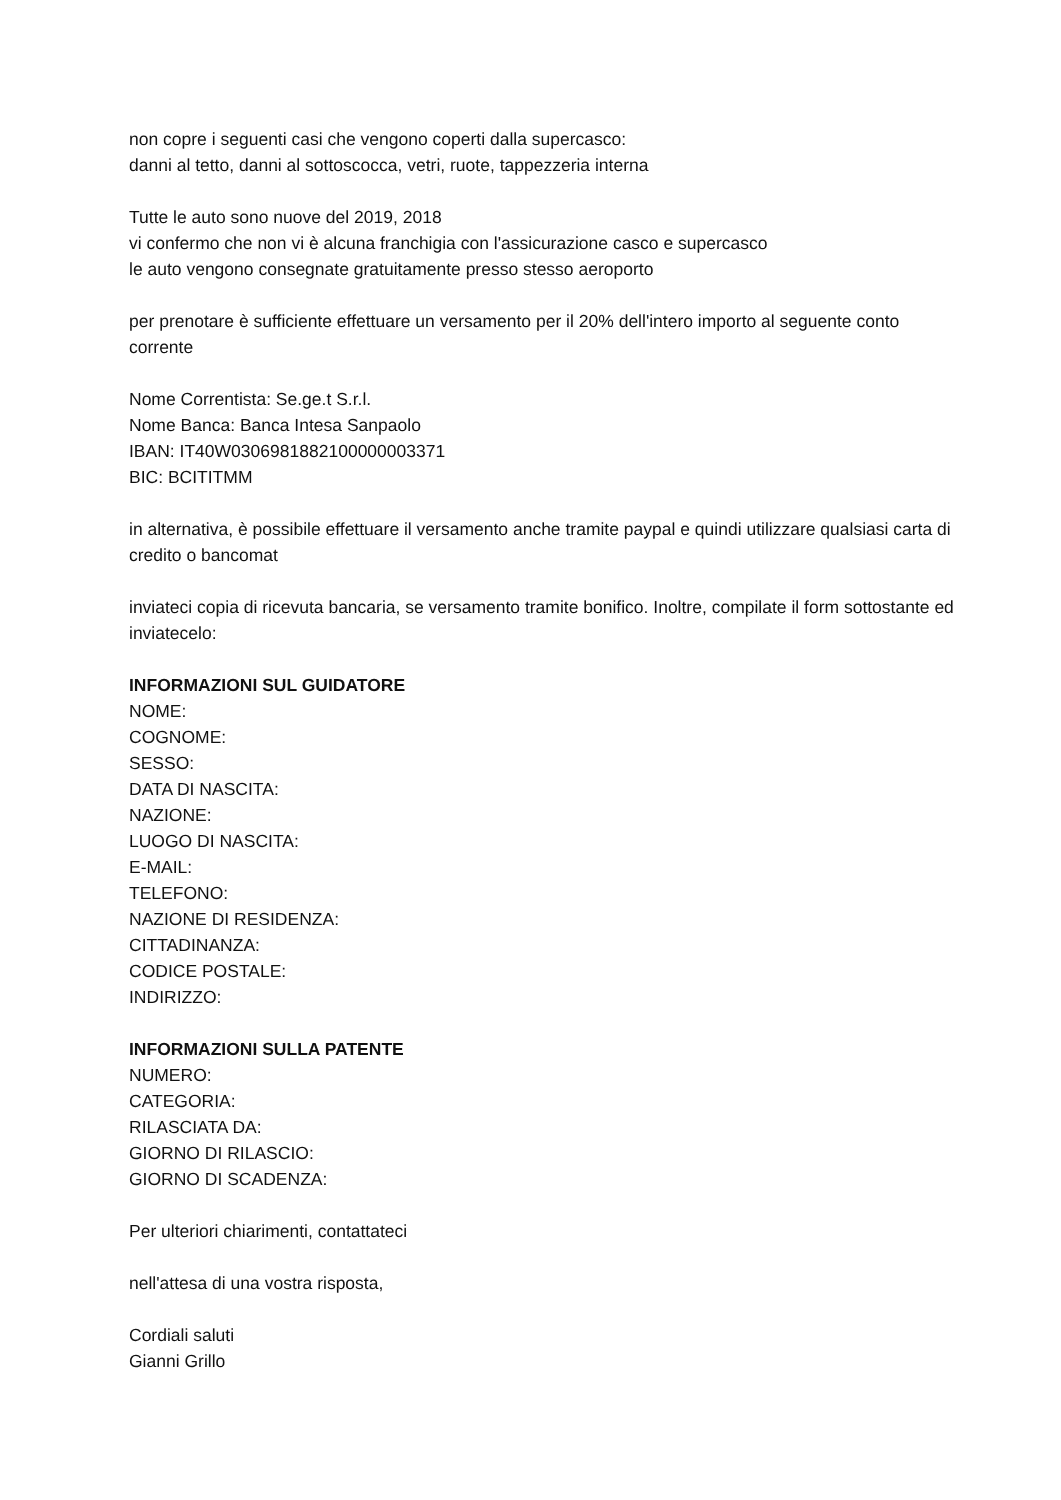non copre i seguenti casi che vengono coperti dalla supercasco:
danni al tetto, danni al sottoscocca, vetri, ruote, tappezzeria interna
Tutte le auto sono nuove del 2019, 2018
vi confermo che non vi è alcuna franchigia con l'assicurazione casco e supercasco
le auto vengono consegnate gratuitamente presso stesso aeroporto
per prenotare è sufficiente effettuare un versamento per il 20% dell'intero importo al seguente conto corrente
Nome Correntista: Se.ge.t S.r.l.
Nome Banca: Banca Intesa Sanpaolo
IBAN: IT40W0306981882100000003371
BIC: BCITITMM
in alternativa, è possibile effettuare il versamento anche tramite paypal e quindi utilizzare qualsiasi carta di credito o bancomat
inviateci copia di ricevuta bancaria, se versamento tramite bonifico. Inoltre, compilate il form sottostante ed inviatecelo:
INFORMAZIONI SUL GUIDATORE
NOME:
COGNOME:
SESSO:
DATA DI NASCITA:
NAZIONE:
LUOGO DI NASCITA:
E-MAIL:
TELEFONO:
NAZIONE DI RESIDENZA:
CITTADINANZA:
CODICE POSTALE:
INDIRIZZO:
INFORMAZIONI SULLA PATENTE
NUMERO:
CATEGORIA:
RILASCIATA DA:
GIORNO DI RILASCIO:
GIORNO DI SCADENZA:
Per ulteriori chiarimenti, contattateci
nell'attesa di una vostra risposta,
Cordiali saluti
Gianni Grillo